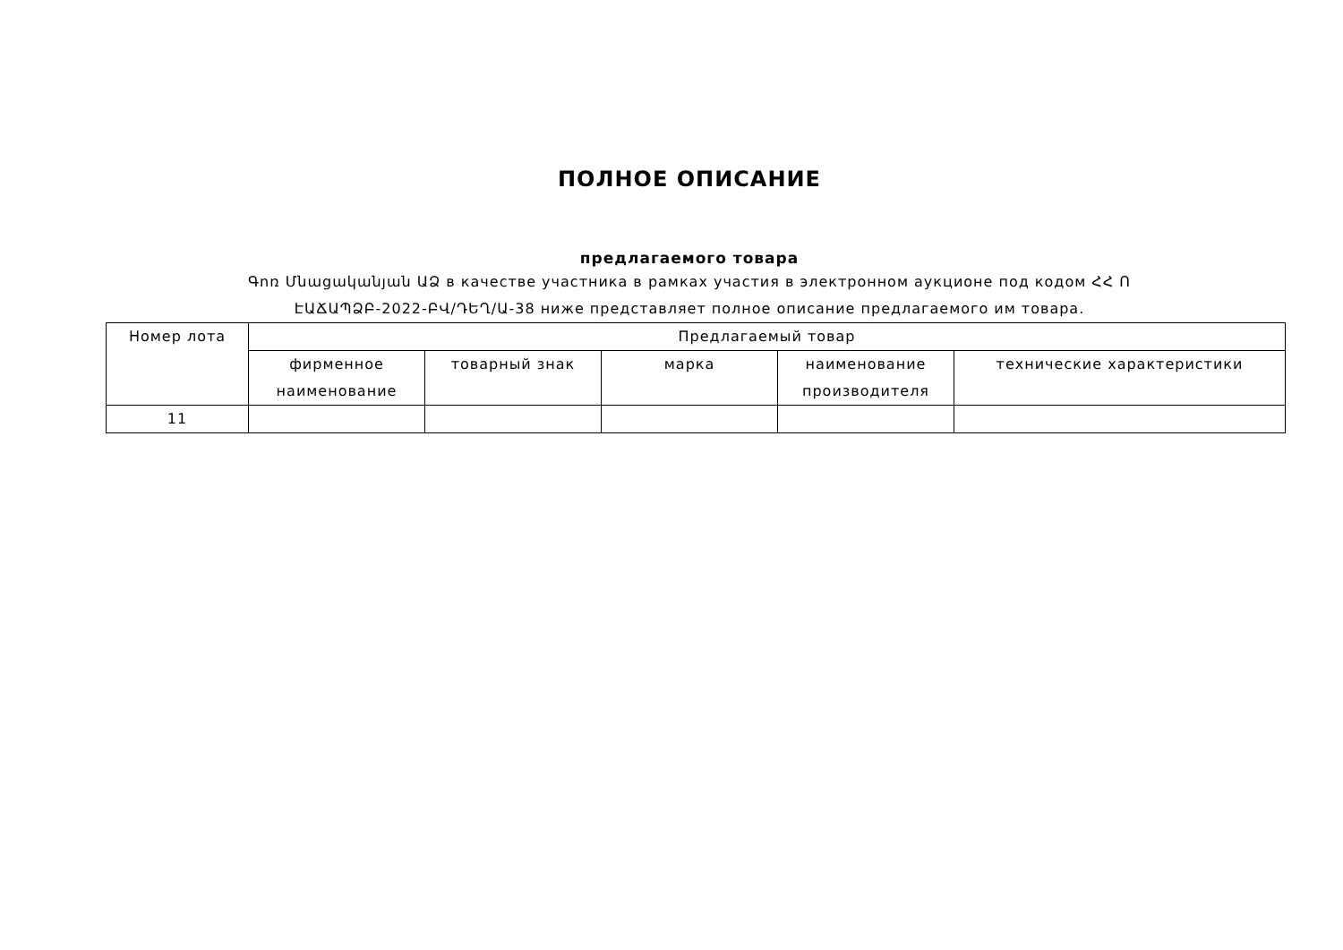ПОЛНОЕ ОПИСАНИЕ
предлагаемого товара
Գոռ Մնացականյան ԱՁ в качестве участника в рамках участия в электронном аукционе под кодом ՀՀ Ո ԷԱՃԱՊՁԲ-2022-ԲՎ/ԴԵՂ/Ա-38 ниже представляет полное описание предлагаемого им товара.
| Номер лота | Предлагаемый товар | | | | |
| --- | --- | --- | --- | --- | --- |
| | фирменное наименование | товарный знак | марка | наименование производителя | технические характеристики |
| 11 | | | | | |